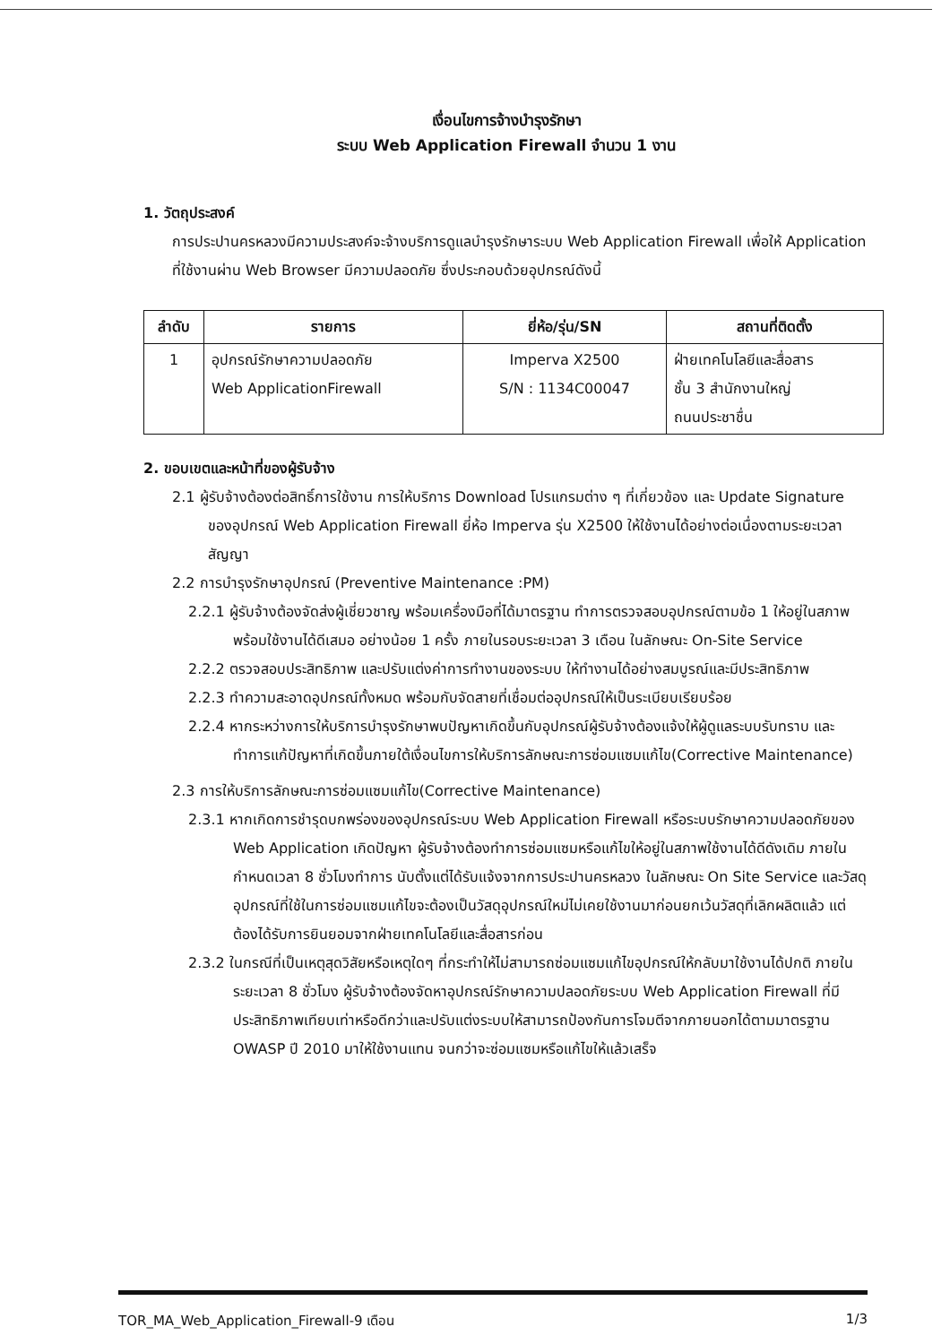เงื่อนไขการจ้างบำรุงรักษา
ระบบ Web Application Firewall จำนวน 1 งาน
1. วัตถุประสงค์
การประปานครหลวงมีความประสงค์จะจ้างบริการดูแลบำรุงรักษาระบบ Web Application Firewall เพื่อให้ Application ที่ใช้งานผ่าน Web Browser มีความปลอดภัย ซึ่งประกอบด้วยอุปกรณ์ดังนี้
| ลำดับ | รายการ | ยี่ห้อ/รุ่น/SN | สถานที่ติดตั้ง |
| --- | --- | --- | --- |
| 1 | อุปกรณ์รักษาความปลอดภัย Web ApplicationFirewall | Imperva X2500 S/N : 1134C00047 | ฝ่ายเทคโนโลยีและสื่อสาร ชั้น 3 สำนักงานใหญ่ ถนนประชาชื่น |
2. ขอบเขตและหน้าที่ของผู้รับจ้าง
2.1 ผู้รับจ้างต้องต่อสิทธิ์การใช้งาน การให้บริการ Download โปรแกรมต่าง ๆ ที่เกี่ยวข้อง และ Update Signature ของอุปกรณ์ Web Application Firewall ยี่ห้อ Imperva รุ่น X2500 ให้ใช้งานได้อย่างต่อเนื่องตามระยะเวลาสัญญา
2.2 การบำรุงรักษาอุปกรณ์ (Preventive Maintenance :PM)
2.2.1 ผู้รับจ้างต้องจัดส่งผู้เชี่ยวชาญ พร้อมเครื่องมือที่ได้มาตรฐาน ทำการตรวจสอบอุปกรณ์ตามข้อ 1 ให้อยู่ในสภาพพร้อมใช้งานได้ดีเสมอ อย่างน้อย 1 ครั้ง ภายในรอบระยะเวลา 3 เดือน ในลักษณะ On-Site Service
2.2.2 ตรวจสอบประสิทธิภาพ และปรับแต่งค่าการทำงานของระบบ ให้ทำงานได้อย่างสมบูรณ์และมีประสิทธิภาพ
2.2.3 ทำความสะอาดอุปกรณ์ทั้งหมด พร้อมกับจัดสายที่เชื่อมต่ออุปกรณ์ให้เป็นระเบียบเรียบร้อย
2.2.4 หากระหว่างการให้บริการบำรุงรักษาพบปัญหาเกิดขึ้นกับอุปกรณ์ผู้รับจ้างต้องแจ้งให้ผู้ดูแลระบบรับทราบ และทำการแก้ปัญหาที่เกิดขึ้นภายใต้เงื่อนไขการให้บริการลักษณะการซ่อมแซมแก้ไข(Corrective Maintenance)
2.3 การให้บริการลักษณะการซ่อมแซมแก้ไข(Corrective Maintenance)
2.3.1 หากเกิดการชำรุดบกพร่องของอุปกรณ์ระบบ Web Application Firewall หรือระบบรักษาความปลอดภัยของ Web Application เกิดปัญหา ผู้รับจ้างต้องทำการซ่อมแซมหรือแก้ไขให้อยู่ในสภาพใช้งานได้ดีดังเดิม ภายในกำหนดเวลา 8 ชั่วโมงทำการ นับตั้งแต่ได้รับแจ้งจากการประปานครหลวง ในลักษณะ On Site Service และวัสดุอุปกรณ์ที่ใช้ในการซ่อมแซมแก้ไขจะต้องเป็นวัสดุอุปกรณ์ใหม่ไม่เคยใช้งานมาก่อนยกเว้นวัสดุที่เลิกผลิตแล้ว แต่ต้องได้รับการยินยอมจากฝ่ายเทคโนโลยีและสื่อสารก่อน
2.3.2 ในกรณีที่เป็นเหตุสุดวิสัยหรือเหตุใดๆ ที่กระทำให้ไม่สามารถซ่อมแซมแก้ไขอุปกรณ์ให้กลับมาใช้งานได้ปกติ ภายในระยะเวลา 8 ชั่วโมง ผู้รับจ้างต้องจัดหาอุปกรณ์รักษาความปลอดภัยระบบ Web Application Firewall ที่มีประสิทธิภาพเทียบเท่าหรือดีกว่าและปรับแต่งระบบให้สามารถป้องกันการโจมตีจากภายนอกได้ตามมาตรฐาน OWASP ปี 2010 มาให้ใช้งานแทน จนกว่าจะซ่อมแซมหรือแก้ไขให้แล้วเสร็จ
TOR_MA_Web_Application_Firewall-9 เดือน 1/3